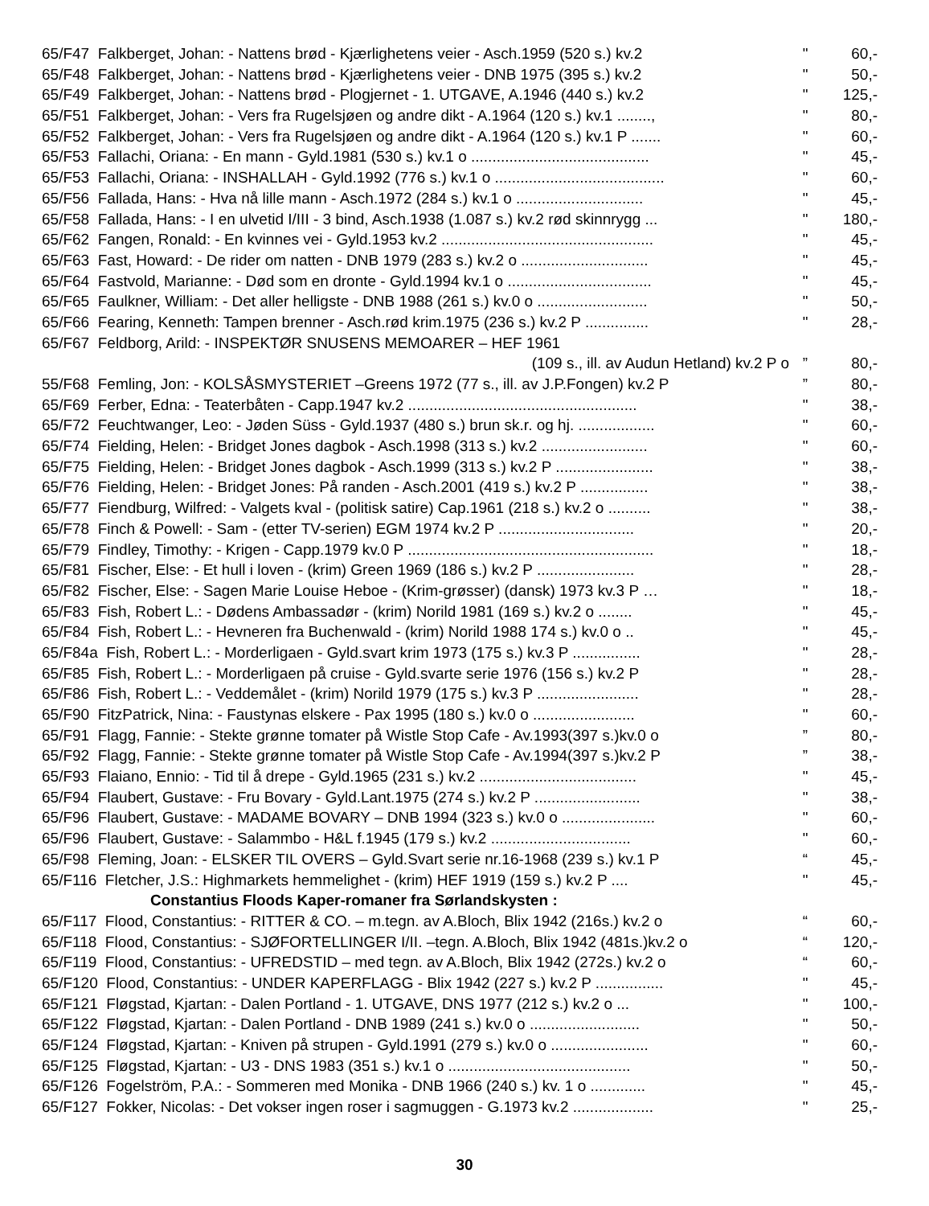| 65/F47 Falkberget, Johan: - Nattens brød - Kjærlighetens veier - Asch.1959 (520 s.) kv.2 | " | 60,- |
| 65/F48 Falkberget, Johan: - Nattens brød - Kjærlighetens veier - DNB 1975 (395 s.) kv.2 | " | 50,- |
| 65/F49 Falkberget, Johan: - Nattens brød - Plogjernet - 1. UTGAVE, A.1946 (440 s.) kv.2 | " | 125,- |
| 65/F51 Falkberget, Johan: - Vers fra Rugelsjøen og andre dikt - A.1964 (120 s.) kv.1 ........, | " | 80,- |
| 65/F52 Falkberget, Johan: - Vers fra Rugelsjøen og andre dikt - A.1964 (120 s.) kv.1 P ....... | " | 60,- |
| 65/F53 Fallachi, Oriana: - En mann - Gyld.1981 (530 s.) kv.1 o .......................................... | " | 45,- |
| 65/F53 Fallachi, Oriana: - INSHALLAH - Gyld.1992 (776 s.) kv.1 o ........................................ | " | 60,- |
| 65/F56 Fallada, Hans: - Hva nå lille mann - Asch.1972 (284 s.) kv.1 o .............................. | " | 45,- |
| 65/F58 Fallada, Hans: - I en ulvetid I/III - 3 bind, Asch.1938 (1.087 s.) kv.2 rød skinnrygg ... | " | 180,- |
| 65/F62 Fangen, Ronald: - En kvinnes vei - Gyld.1953 kv.2 .................................................. | " | 45,- |
| 65/F63 Fast, Howard: - De rider om natten - DNB 1979 (283 s.) kv.2 o .............................. | " | 45,- |
| 65/F64 Fastvold, Marianne: - Død som en dronte - Gyld.1994 kv.1 o .................................. | " | 45,- |
| 65/F65 Faulkner, William: - Det aller helligste - DNB 1988 (261 s.) kv.0 o .......................... | " | 50,- |
| 65/F66 Fearing, Kenneth: Tampen brenner - Asch.rød krim.1975 (236 s.) kv.2 P ............... | " | 28,- |
| 65/F67 Feldborg, Arild: - INSPEKTØR SNUSENS MEMOARER – HEF 1961 | | |
| (109 s., ill. av Audun Hetland) kv.2 P o | ” | 80,- |
| 55/F68 Femling, Jon: - KOLSÅSMYSTERIET –Greens 1972 (77 s., ill. av J.P.Fongen) kv.2 P | ” | 80,- |
| 65/F69 Ferber, Edna: - Teaterbåten - Capp.1947 kv.2 ...................................................... | " | 38,- |
| 65/F72 Feuchtwanger, Leo: - Jøden Süss - Gyld.1937 (480 s.) brun sk.r. og hj. .................. | " | 60,- |
| 65/F74 Fielding, Helen: - Bridget Jones dagbok - Asch.1998 (313 s.) kv.2 ......................... | " | 60,- |
| 65/F75 Fielding, Helen: - Bridget Jones dagbok - Asch.1999 (313 s.) kv.2 P ....................... | " | 38,- |
| 65/F76 Fielding, Helen: - Bridget Jones: På randen - Asch.2001 (419 s.) kv.2 P ................ | " | 38,- |
| 65/F77 Fiendburg, Wilfred: - Valgets kval - (politisk satire) Cap.1961 (218 s.) kv.2 o .......... | " | 38,- |
| 65/F78 Finch & Powell: - Sam - (etter TV-serien) EGM 1974 kv.2 P ................................ | " | 20,- |
| 65/F79 Findley, Timothy: - Krigen - Capp.1979 kv.0 P .......................................................... | " | 18,- |
| 65/F81 Fischer, Else: - Et hull i loven - (krim) Green 1969 (186 s.) kv.2 P ....................... | " | 28,- |
| 65/F82 Fischer, Else: - Sagen Marie Louise Heboe - (Krim-grøsser) (dansk) 1973 kv.3 P … | " | 18,- |
| 65/F83 Fish, Robert L.: - Dødens Ambassadør - (krim) Norild 1981 (169 s.) kv.2 o ........ | " | 45,- |
| 65/F84 Fish, Robert L.: - Hevneren fra Buchenwald - (krim) Norild 1988 174 s.) kv.0 o .. | " | 45,- |
| 65/F84a Fish, Robert L.: - Morderligaen - Gyld.svart krim 1973 (175 s.) kv.3 P ................ | " | 28,- |
| 65/F85 Fish, Robert L.: - Morderligaen på cruise - Gyld.svarte serie 1976 (156 s.) kv.2 P | " | 28,- |
| 65/F86 Fish, Robert L.: - Veddemålet - (krim) Norild 1979 (175 s.) kv.3 P ........................ | " | 28,- |
| 65/F90 FitzPatrick, Nina: - Faustynas elskere - Pax 1995 (180 s.) kv.0 o ........................ | " | 60,- |
| 65/F91 Flagg, Fannie: - Stekte grønne tomater på Wistle Stop Cafe - Av.1993(397 s.)kv.0 o | ” | 80,- |
| 65/F92 Flagg, Fannie: - Stekte grønne tomater på Wistle Stop Cafe - Av.1994(397 s.)kv.2 P | ” | 38,- |
| 65/F93 Flaiano, Ennio: - Tid til å drepe - Gyld.1965 (231 s.) kv.2 ..................................... | " | 45,- |
| 65/F94 Flaubert, Gustave: - Fru Bovary - Gyld.Lant.1975 (274 s.) kv.2 P ......................... | " | 38,- |
| 65/F96 Flaubert, Gustave: - MADAME BOVARY – DNB 1994 (323 s.) kv.0 o ...................... | " | 60,- |
| 65/F96 Flaubert, Gustave: - Salammbo - H&L f.1945 (179 s.) kv.2 ................................. | " | 60,- |
| 65/F98 Fleming, Joan: - ELSKER TIL OVERS – Gyld.Svart serie nr.16-1968 (239 s.) kv.1 P | “ | 45,- |
| 65/F116 Fletcher, J.S.: Highmarkets hemmelighet - (krim) HEF 1919 (159 s.) kv.2 P .... | " | 45,- |
| Constantius Floods Kaper-romaner fra Sørlandskysten : | | |
| 65/F117 Flood, Constantius: - RITTER & CO. – m.tegn. av A.Bloch, Blix 1942 (216s.) kv.2 o | “ | 60,- |
| 65/F118 Flood, Constantius: - SJØFORTELLINGER I/II. –tegn. A.Bloch, Blix 1942 (481s.)kv.2 o | “ | 120,- |
| 65/F119 Flood, Constantius: - UFREDSTID – med tegn. av A.Bloch, Blix 1942 (272s.) kv.2 o | “ | 60,- |
| 65/F120 Flood, Constantius: - UNDER KAPERFLAGG - Blix 1942 (227 s.) kv.2 P ................ | " | 45,- |
| 65/F121 Fløgstad, Kjartan: - Dalen Portland - 1. UTGAVE, DNS 1977 (212 s.) kv.2 o ... | " | 100,- |
| 65/F122 Fløgstad, Kjartan: - Dalen Portland - DNB 1989 (241 s.) kv.0 o .......................... | " | 50,- |
| 65/F124 Fløgstad, Kjartan: - Kniven på strupen - Gyld.1991 (279 s.) kv.0 o ....................... | " | 60,- |
| 65/F125 Fløgstad, Kjartan: - U3 - DNS 1983 (351 s.) kv.1 o ........................................... | " | 50,- |
| 65/F126 Fogelström, P.A.: - Sommeren med Monika - DNB 1966 (240 s.) kv. 1 o ............. | " | 45,- |
| 65/F127 Fokker, Nicolas: - Det vokser ingen roser i sagmuggen - G.1973 kv.2 ................... | " | 25,- |
30